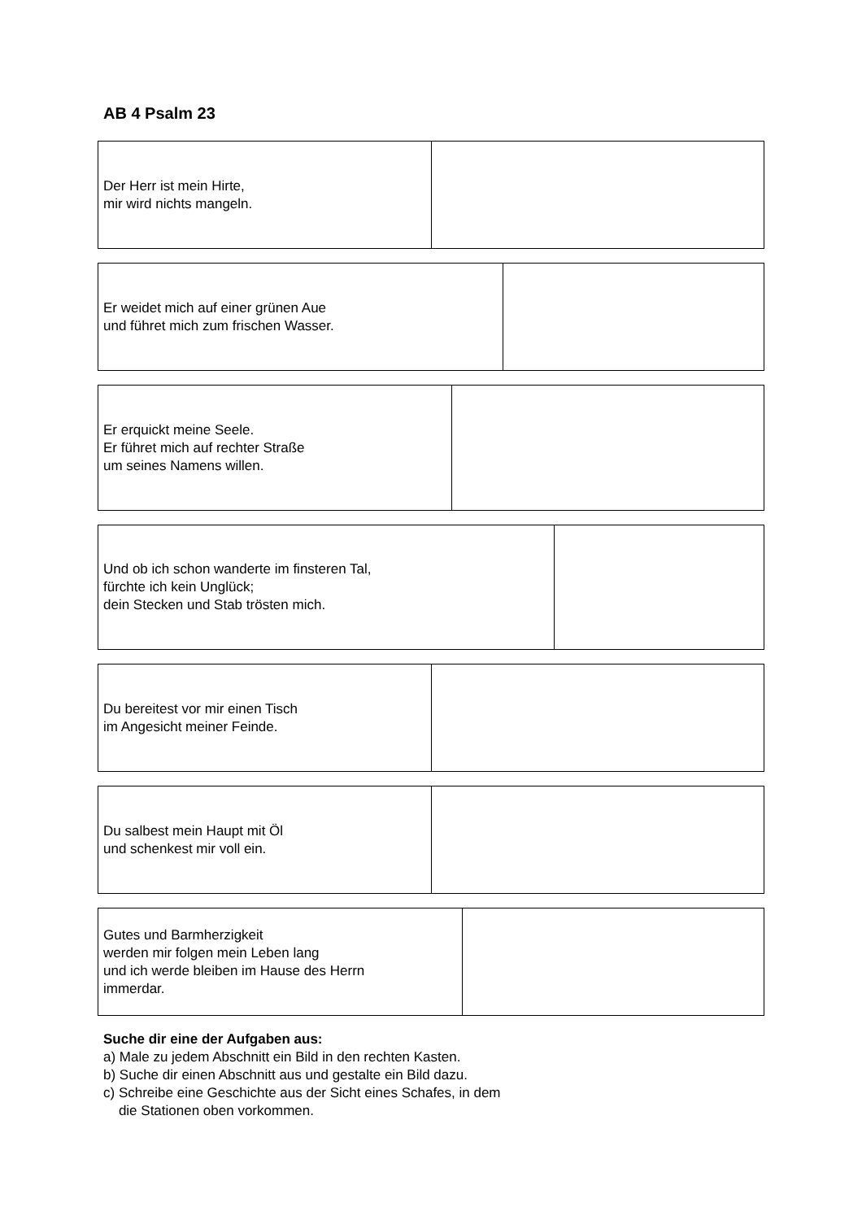AB 4 Psalm 23
| Der Herr ist mein Hirte, mir wird nichts mangeln. | |
| Er weidet mich auf einer grünen Aue und führet mich zum frischen Wasser. | |
| Er erquickt meine Seele. Er führet mich auf rechter Straße um seines Namens willen. | |
| Und ob ich schon wanderte im finsteren Tal, fürchte ich kein Unglück; dein Stecken und Stab trösten mich. | |
| Du bereitest vor mir einen Tisch im Angesicht meiner Feinde. | |
| Du salbest mein Haupt mit Öl und schenkest mir voll ein. | |
| Gutes und Barmherzigkeit werden mir folgen mein Leben lang und ich werde bleiben im Hause des Herrn immerdar. | |
Suche dir eine der Aufgaben aus:
a) Male zu jedem Abschnitt ein Bild in den rechten Kasten.
b) Suche dir einen Abschnitt aus und gestalte ein Bild dazu.
c) Schreibe eine Geschichte aus der Sicht eines Schafes, in dem
die Stationen oben vorkommen.